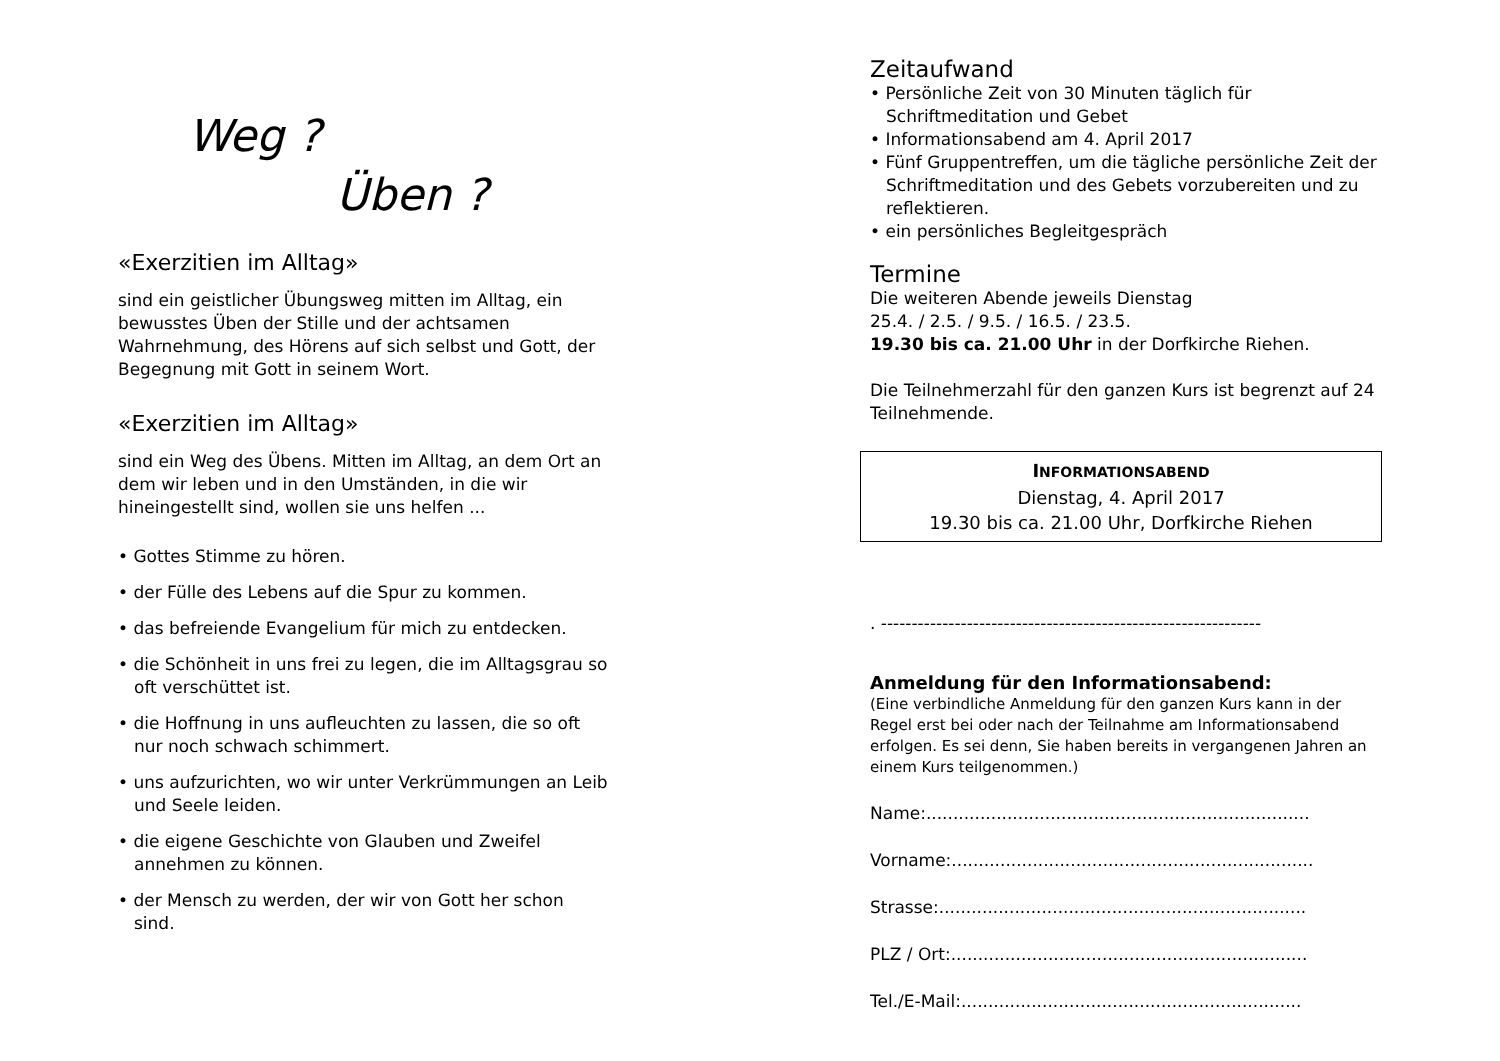Weg ?
Üben ?
«Exerzitien im Alltag»
sind ein geistlicher Übungsweg mitten im Alltag, ein bewusstes Üben der Stille und der achtsamen Wahrnehmung, des Hörens auf sich selbst und Gott, der Begegnung mit Gott in seinem Wort.
«Exerzitien im Alltag»
sind ein Weg des Übens. Mitten im Alltag, an dem Ort an dem wir leben und in den Umständen, in die wir hineingestellt sind, wollen sie uns helfen ...
• Gottes Stimme zu hören.
• der Fülle des Lebens auf die Spur zu kommen.
• das befreiende Evangelium für mich zu entdecken.
• die Schönheit in uns frei zu legen, die im Alltagsgrau so oft verschüttet ist.
• die Hoffnung in uns aufleuchten zu lassen, die so oft nur noch schwach schimmert.
• uns aufzurichten, wo wir unter Verkrümmungen an Leib und Seele leiden.
• die eigene Geschichte von Glauben und Zweifel annehmen zu können.
• der Mensch zu werden, der wir von Gott her schon sind.
Zeitaufwand
• Persönliche Zeit von 30 Minuten täglich für Schriftmeditation und Gebet
• Informationsabend am 4. April 2017
• Fünf Gruppentreffen, um die tägliche persönliche Zeit der Schriftmeditation und des Gebets vorzubereiten und zu reflektieren.
• ein persönliches Begleitgespräch
Termine
Die weiteren Abende jeweils Dienstag
25.4. / 2.5. / 9.5. / 16.5. / 23.5.
19.30 bis ca. 21.00 Uhr in der Dorfkirche Riehen.
Die Teilnehmerzahl für den ganzen Kurs ist begrenzt auf 24 Teilnehmende.
INFORMATIONSABEND
Dienstag, 4. April 2017
19.30 bis ca. 21.00 Uhr, Dorfkirche Riehen
. --------------------------------------------------------------
Anmeldung für den Informationsabend:
(Eine verbindliche Anmeldung für den ganzen Kurs kann in der Regel erst bei oder nach der Teilnahme am Informationsabend erfolgen. Es sei denn, Sie haben bereits in vergangenen Jahren an einem Kurs teilgenommen.)
Name:.......................................................................
Vorname:...................................................................
Strasse:....................................................................
PLZ / Ort:..................................................................
Tel./E-Mail:...............................................................